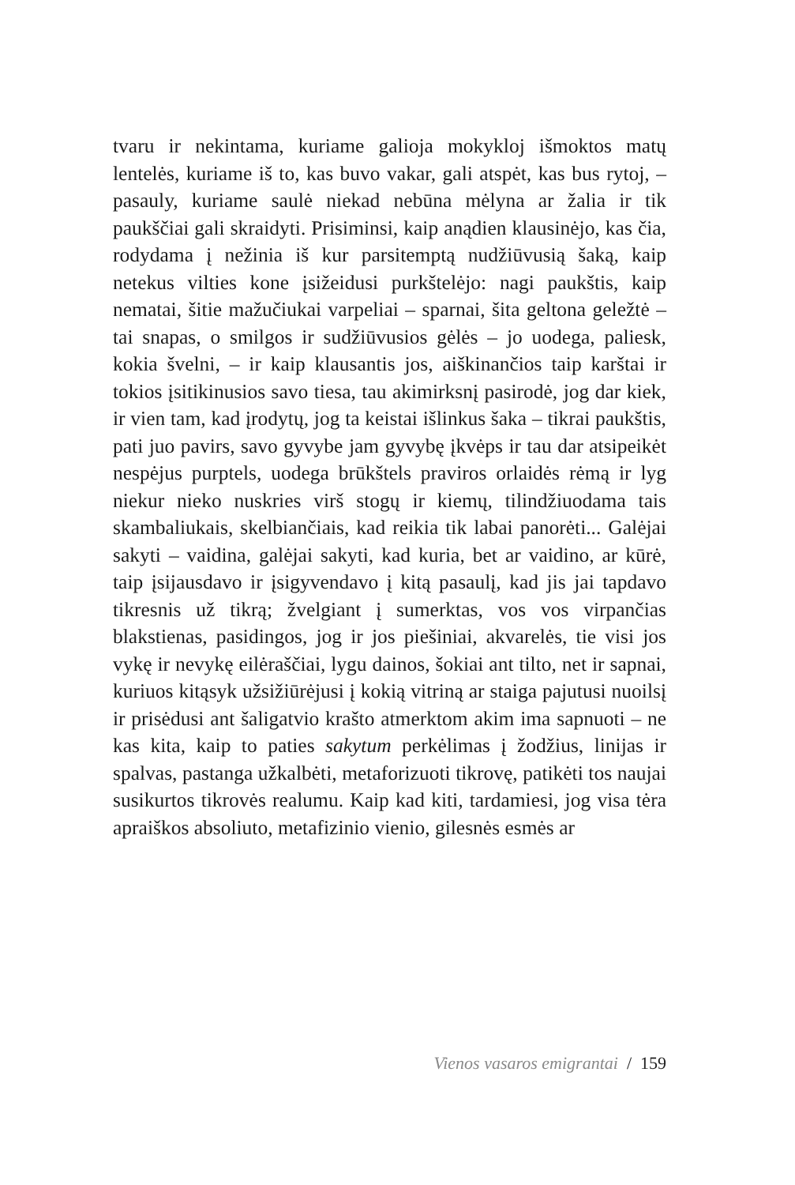tvaru ir nekintama, kuriame galioja mokykloj išmoktos matų lentelės, kuriame iš to, kas buvo vakar, gali atspėt, kas bus rytoj, – pasauly, kuriame saulė niekad nebūna mėlyna ar žalia ir tik paukščiai gali skraidyti. Prisiminsi, kaip anądien klausinėjo, kas čia, rodydama į nežinia iš kur parsitemptą nudžiūvusią šaką, kaip netekus vilties kone įsižeidusi purkštelėjo: nagi paukštis, kaip nematai, šitie mažučiukai varpeliai – sparnai, šita geltona geležtė – tai snapas, o smilgos ir sudžiūvusios gėlės – jo uodega, paliesk, kokia švelni, – ir kaip klausantis jos, aiškinančios taip karštai ir tokios įsitikinusios savo tiesa, tau akimirksnį pasirodė, jog dar kiek, ir vien tam, kad įrodytų, jog ta keistai išlinkus šaka – tikrai paukštis, pati juo pavirs, savo gyvybe jam gyvybę įkvėps ir tau dar atsipeikėt nespėjus purptels, uodega brūkštels praviros orlaidės rėmą ir lyg niekur nieko nuskries virš stogų ir kiemų, tilindžiuodama tais skambaliukais, skelbiančiais, kad reikia tik labai panorėti... Galėjai sakyti – vaidina, galėjai sakyti, kad kuria, bet ar vaidino, ar kūrė, taip įsijausdavo ir įsigyvendavo į kitą pasaulį, kad jis jai tapdavo tikresnis už tikrą; žvelgiant į sumerktas, vos vos virpančias blakstienas, pasidingos, jog ir jos piešiniai, akvarelės, tie visi jos vykę ir nevykę eilėraščiai, lygu dainos, šokiai ant tilto, net ir sapnai, kuriuos kitąsyk užsižiūrėjusi į kokią vitriną ar staiga pajutusi nuoilsį ir prisėdusi ant šaligatvio krašto atmerktom akim ima sapnuoti – ne kas kita, kaip to paties sakytum perkėlimas į žodžius, linijas ir spalvas, pastanga užkalbėti, metaforizuoti tikrovę, patikėti tos naujai susikurtos tikrovės realumu. Kaip kad kiti, tardamiesi, jog visa tėra apraiškos absoliuto, metafizinio vienio, gilesnės esmės ar
Vienos vasaros emigrantai / 159